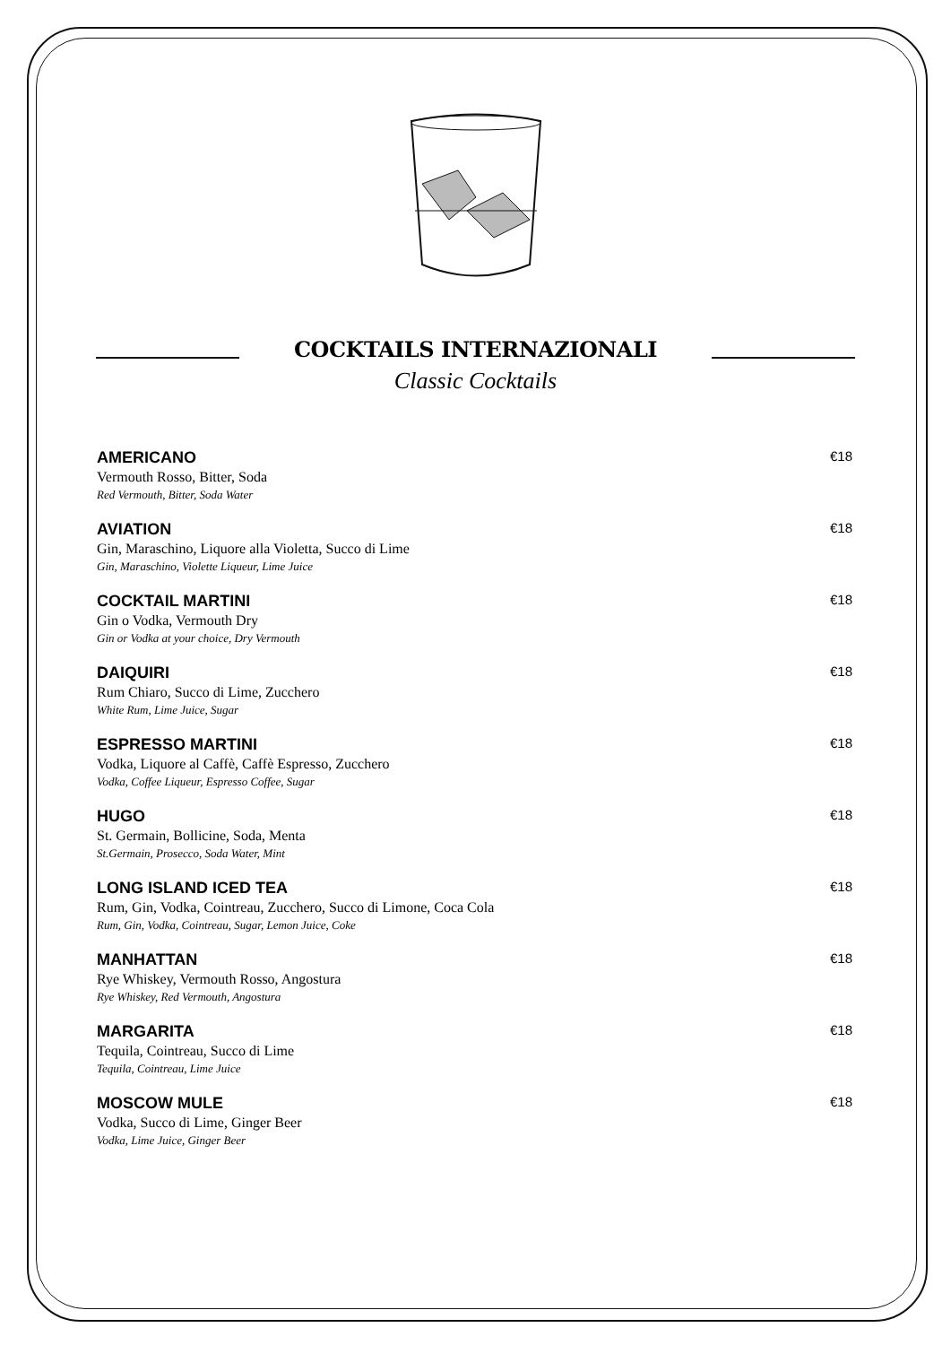COCKTAILS INTERNAZIONALI
Classic Cocktails
AMERICANO €18
Vermouth Rosso, Bitter, Soda
Red Vermouth, Bitter, Soda Water
AVIATION €18
Gin, Maraschino, Liquore alla Violetta, Succo di Lime
Gin, Maraschino, Violette Liqueur, Lime Juice
COCKTAIL MARTINI €18
Gin o Vodka, Vermouth Dry
Gin or Vodka at your choice, Dry Vermouth
DAIQUIRI €18
Rum Chiaro, Succo di Lime, Zucchero
White Rum, Lime Juice, Sugar
ESPRESSO MARTINI €18
Vodka, Liquore al Caffè, Caffè Espresso, Zucchero
Vodka, Coffee Liqueur, Espresso Coffee, Sugar
HUGO €18
St. Germain, Bollicine, Soda, Menta
St.Germain, Prosecco, Soda Water, Mint
LONG ISLAND ICED TEA €18
Rum, Gin, Vodka, Cointreau, Zucchero, Succo di Limone, Coca Cola
Rum, Gin, Vodka, Cointreau, Sugar, Lemon Juice, Coke
MANHATTAN €18
Rye Whiskey, Vermouth Rosso, Angostura
Rye Whiskey, Red Vermouth, Angostura
MARGARITA €18
Tequila, Cointreau, Succo di Lime
Tequila, Cointreau, Lime Juice
MOSCOW MULE €18
Vodka, Succo di Lime, Ginger Beer
Vodka, Lime Juice, Ginger Beer